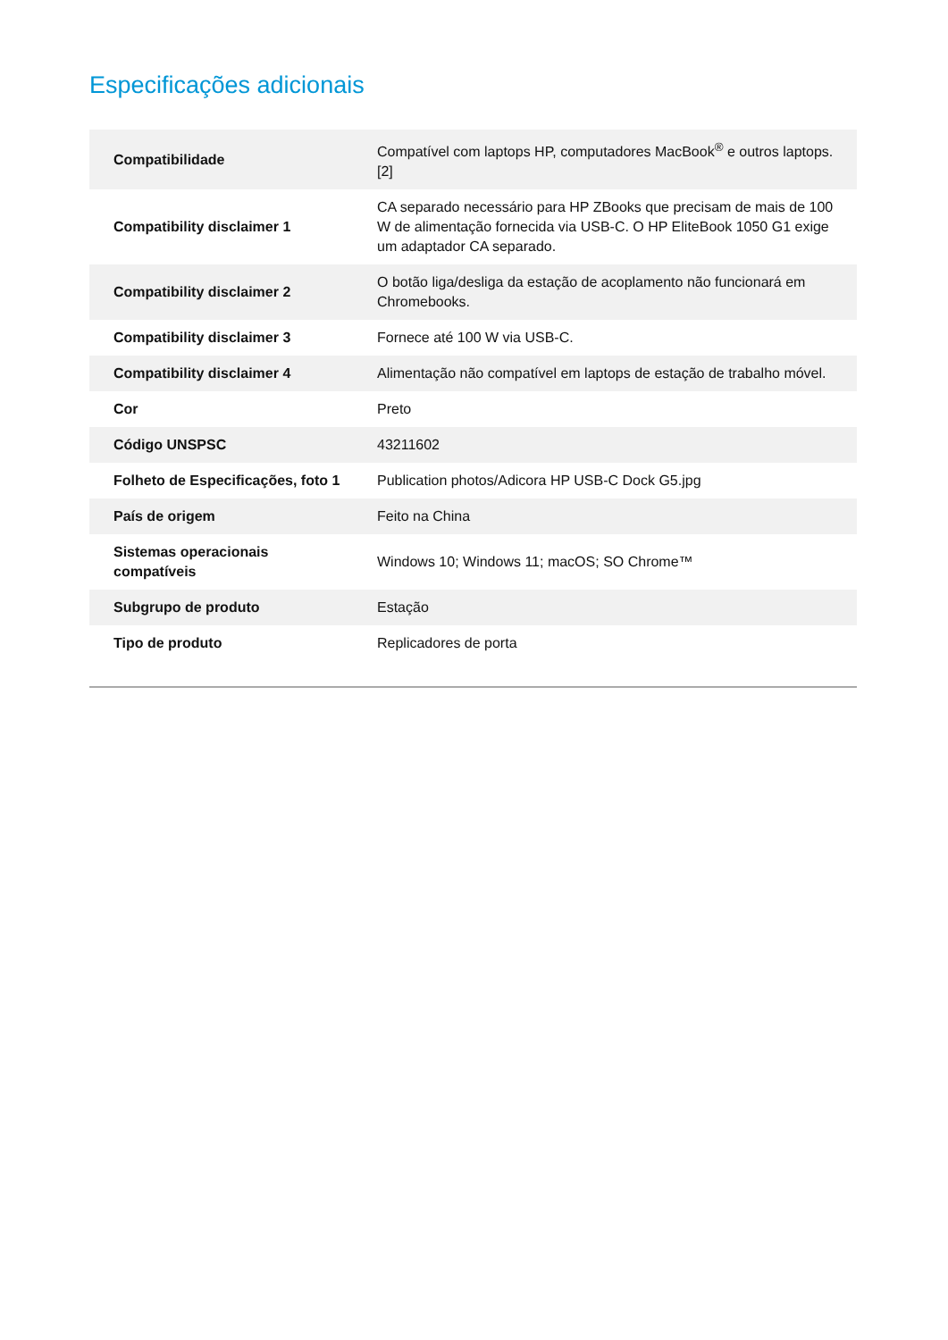Especificações adicionais
| Compatibilidade | Compatível com laptops HP, computadores MacBook<sup>®</sup> e outros laptops.[2] |
| Compatibility disclaimer 1 | CA separado necessário para HP ZBooks que precisam de mais de 100 W de alimentação fornecida via USB-C. O HP EliteBook 1050 G1 exige um adaptador CA separado. |
| Compatibility disclaimer 2 | O botão liga/desliga da estação de acoplamento não funcionará em Chromebooks. |
| Compatibility disclaimer 3 | Fornece até 100 W via USB-C. |
| Compatibility disclaimer 4 | Alimentação não compatível em laptops de estação de trabalho móvel. |
| Cor | Preto |
| Código UNSPSC | 43211602 |
| Folheto de Especificações, foto 1 | Publication photos/Adicora HP USB-C Dock G5.jpg |
| País de origem | Feito na China |
| Sistemas operacionais compatíveis | Windows 10; Windows 11; macOS; SO Chrome™ |
| Subgrupo de produto | Estação |
| Tipo de produto | Replicadores de porta |